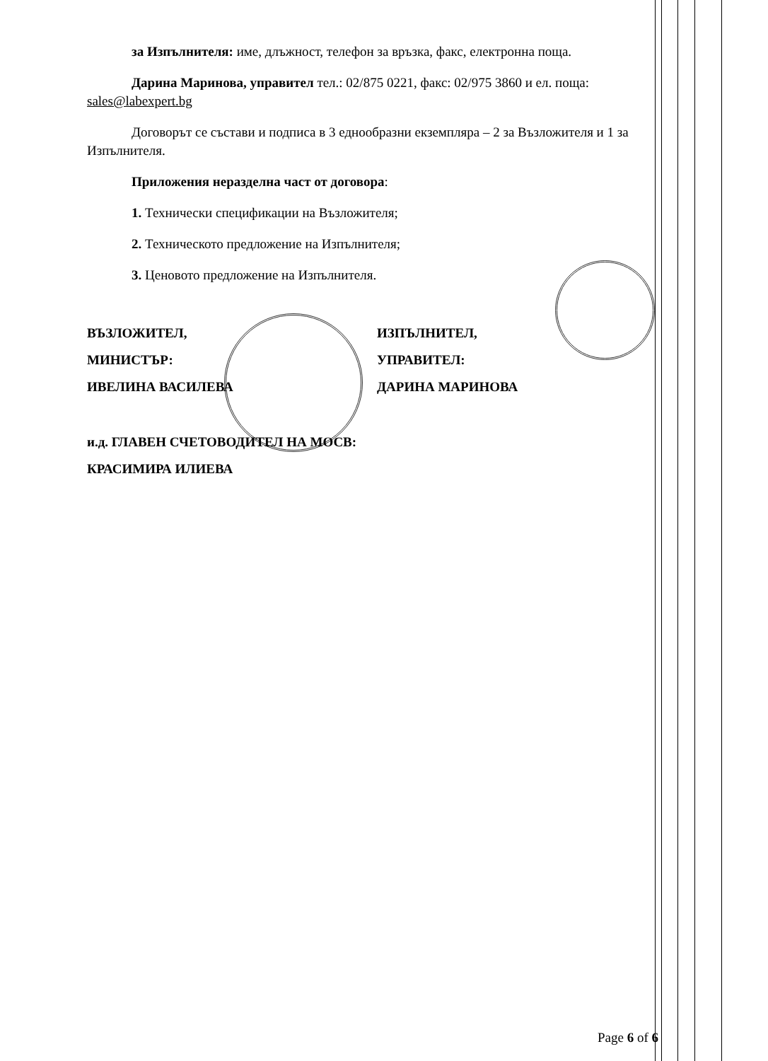за Изпълнителя: име, длъжност, телефон за връзка, факс, електронна поща.
Дарина Маринова, управител тел.: 02/875 0221, факс: 02/975 3860 и ел. поща: sales@labexpert.bg
Договорът се състави и подписа в 3 еднообразни екземпляра – 2 за Възложителя и 1 за Изпълнителя.
Приложения неразделна част от договора:
1. Технически спецификации на Възложителя;
2. Техническото предложение на Изпълнителя;
3. Ценовото предложение на Изпълнителя.
ВЪЗЛОЖИТЕЛ,
МИНИСТЪР:
ИВЕЛИНА ВАСИЛЕВА
ИЗПЪЛНИТЕЛ,
УПРАВИТЕЛ:
ДАРИНА МАРИНОВА
и.д. ГЛАВЕН СЧЕТОВОДИТЕЛ НА МОСВ:
КРАСИМИРА ИЛИЕВА
Page 6 of 6